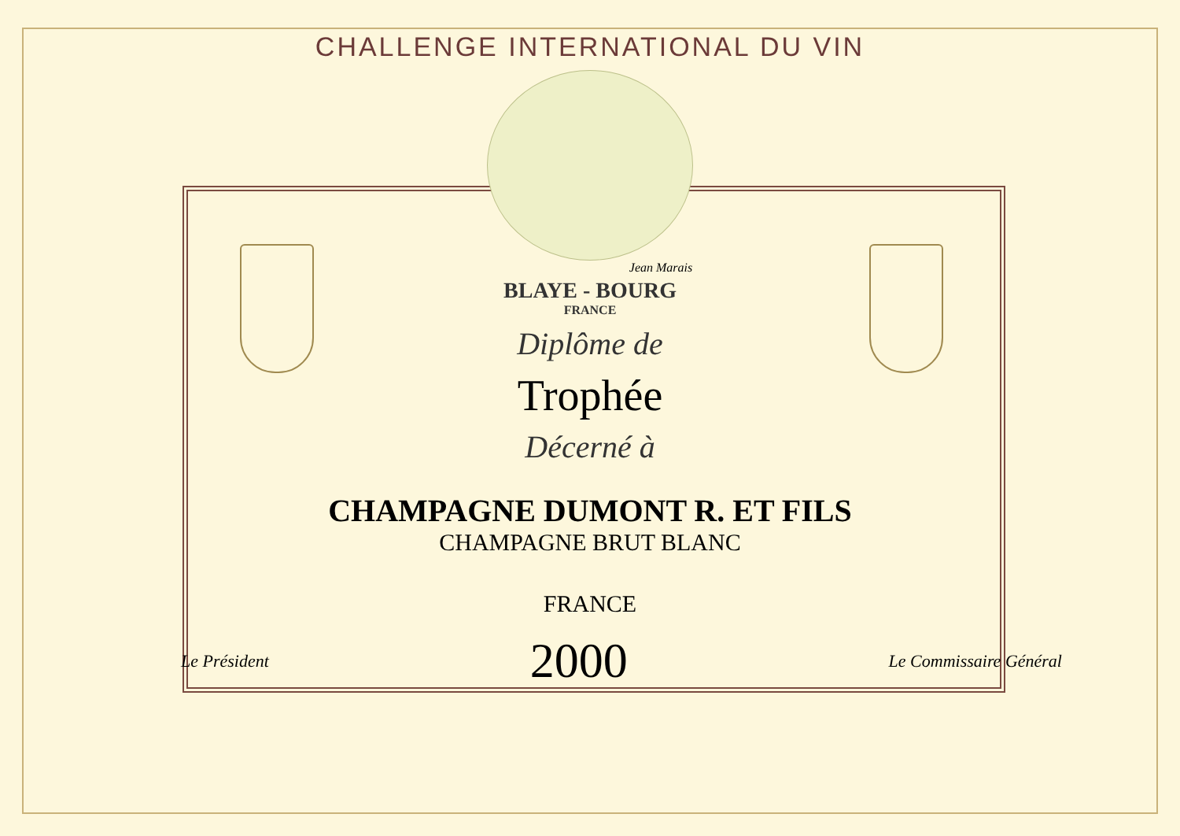CHALLENGE INTERNATIONAL DU VIN
Jean Marais
BLAYE - BOURG
FRANCE
Diplôme de
Trophée
Décerné à
CHAMPAGNE DUMONT R. ET FILS
CHAMPAGNE BRUT BLANC
FRANCE
Le Président
2000
Le Commissaire Général